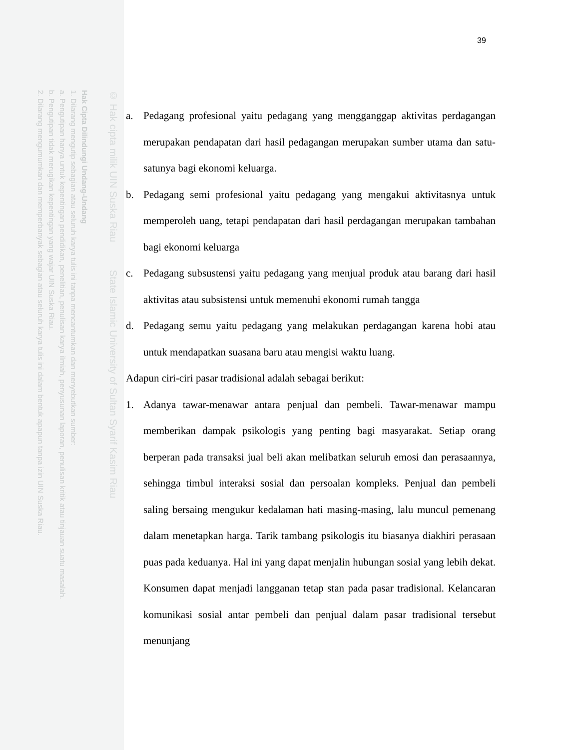Hak Cipta Dilindungi Undang-Undang
1. Dilarang mengutip sebagian atau seluruh karya tulis ini tanpa mencantumkan dan menyebutkan sumber:
a. Pengutipan hanya untuk kepentingan pendidikan, penelitian, penulisan karya ilmiah, penyusunan laporan, penulisan kritik atau tinjauan suatu masalah.
b. Pengutipan tidak merugikan kepentingan yang wajar UIN Suska Riau.
2. Dilarang mengumumkan dan memperbanyak sebagian atau seluruh karya tulis ini dalam bentuk apapun tanpa izin UIN Suska Riau.
© Hak cipta milik UIN Suska Riau State Islamic University of Sultan Syarif Kasim Riau
39
a. Pedagang profesional yaitu pedagang yang mengganggap aktivitas perdagangan merupakan pendapatan dari hasil pedagangan merupakan sumber utama dan satu-satunya bagi ekonomi keluarga.
b. Pedagang semi profesional yaitu pedagang yang mengakui aktivitasnya untuk memperoleh uang, tetapi pendapatan dari hasil perdagangan merupakan tambahan bagi ekonomi keluarga
c. Pedagang subsustensi yaitu pedagang yang menjual produk atau barang dari hasil aktivitas atau subsistensi untuk memenuhi ekonomi rumah tangga
d. Pedagang semu yaitu pedagang yang melakukan perdagangan karena hobi atau untuk mendapatkan suasana baru atau mengisi waktu luang.
Adapun ciri-ciri pasar tradisional adalah sebagai berikut:
1. Adanya tawar-menawar antara penjual dan pembeli. Tawar-menawar mampu memberikan dampak psikologis yang penting bagi masyarakat. Setiap orang berperan pada transaksi jual beli akan melibatkan seluruh emosi dan perasaannya, sehingga timbul interaksi sosial dan persoalan kompleks. Penjual dan pembeli saling bersaing mengukur kedalaman hati masing-masing, lalu muncul pemenang dalam menetapkan harga. Tarik tambang psikologis itu biasanya diakhiri perasaan puas pada keduanya. Hal ini yang dapat menjalin hubungan sosial yang lebih dekat. Konsumen dapat menjadi langganan tetap stan pada pasar tradisional. Kelancaran komunikasi sosial antar pembeli dan penjual dalam pasar tradisional tersebut menunjang